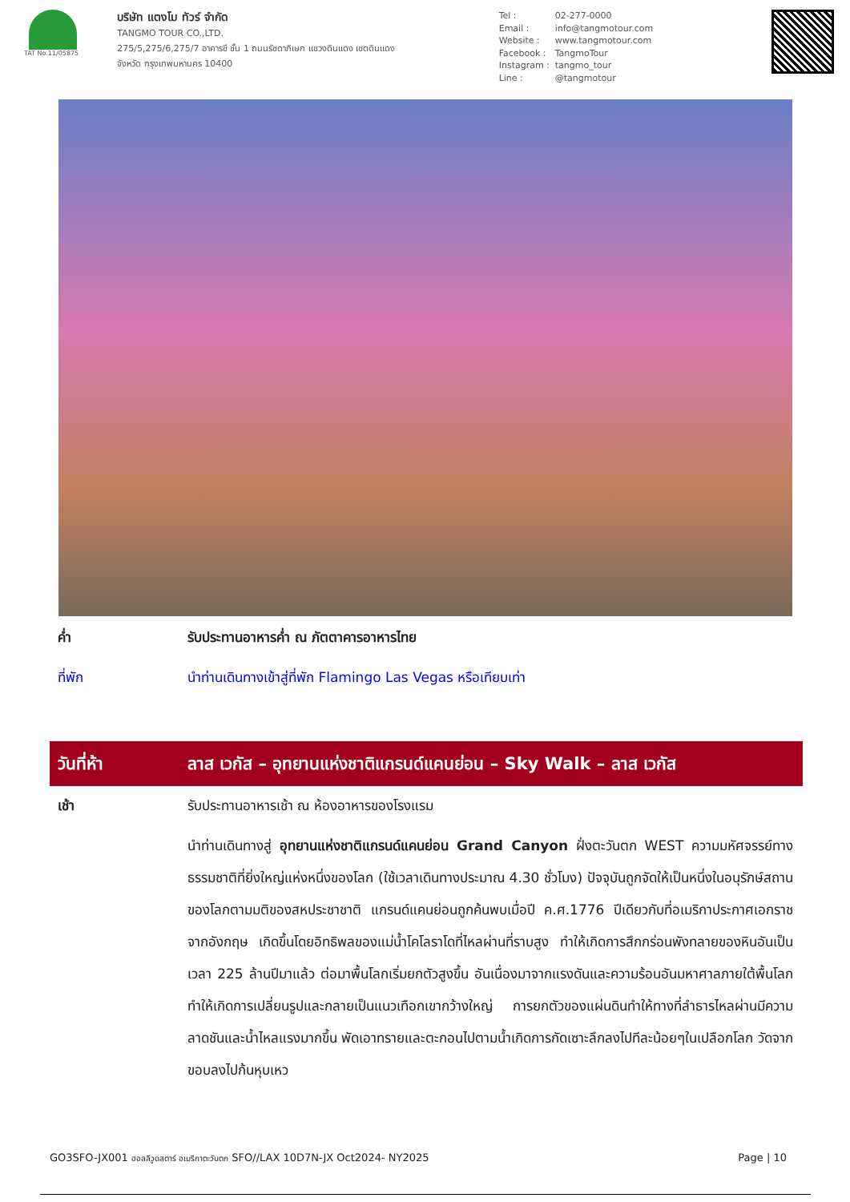TAT No.11/05875
บริษัท แตงโม ทัวร์ จำกัด
TANGMO TOUR CO.,LTD.
275/5,275/6,275/7 อาคารชี ชั้น 1 ถนนรัชดาภิเษก แขวงดินแดง เขตดินแดง
จังหวัด กรุงเทพมหานคร 10400
Tel : 02-277-0000
Email : info@tangmotour.com
Website : www.tangmotour.com
Facebook : TangmoTour
Instagram : tangmo_tour
Line : @tangmotour
ค่ำ รับประทานอาหารค่ำ ณ ภัตตาคารอาหารไทย
ที่พัก นำท่านเดินทางเข้าสู่ที่พัก Flamingo Las Vegas หรือเทียบเท่า
วันที่ห้า ลาส เวกัส – อุทยานแห่งชาติแกรนด์แคนย่อน – Sky Walk – ลาส เวกัส
เช้า รับประทานอาหารเช้า ณ ห้องอาหารของโรงแรม
นำท่านเดินทางสู่ อุทยานแห่งชาติแกรนด์แคนย่อน Grand Canyon ฝั่งตะวันตก WEST ความมหัศจรรย์ทางธรรมชาติที่ยิ่งใหญ่แห่งหนึ่งของโลก (ใช้เวลาเดินทางประมาณ 4.30 ชั่วโมง) ปัจจุบันถูกจัดให้เป็นหนึ่งในอนุรักษ์สถานของโลกตามมติของสหประชาชาติ แกรนด์แคนย่อนถูกค้นพบเมื่อปี ค.ศ.1776 ปีเดียวกับที่อเมริกาประกาศเอกราชจากอังกฤษ เกิดขึ้นโดยอิทธิพลของแม่น้ำโคโลราโดที่ไหลผ่านที่ราบสูง ทำให้เกิดการสึกกร่อนพังทลายของหินอันเป็นเวลา 225 ล้านปีมาแล้ว ต่อมาพื้นโลกเริ่มยกตัวสูงขึ้น อันเนื่องมาจากแรงดันและความร้อนอันมหาศาลภายใต้พื้นโลก ทำให้เกิดการเปลี่ยนรูปและกลายเป็นแนวเทือกเขากว้างใหญ่ การยกตัวของแผ่นดินทำให้ทางที่ลำธารไหลผ่านมีความลาดชันและน้ำไหลแรงมากขึ้น พัดเอาทรายและตะกอนไปตามน้ำเกิดการกัดเซาะลึกลงไปทีละน้อยๆในเปลือกโลก วัดจากขอบลงไปก้นหุบเหว
GO3SFO-JX001 ฮอลลีวูดสตาร์ อเมริกาตะวันตก SFO//LAX 10D7N-JX Oct2024- NY2025
Page | 10